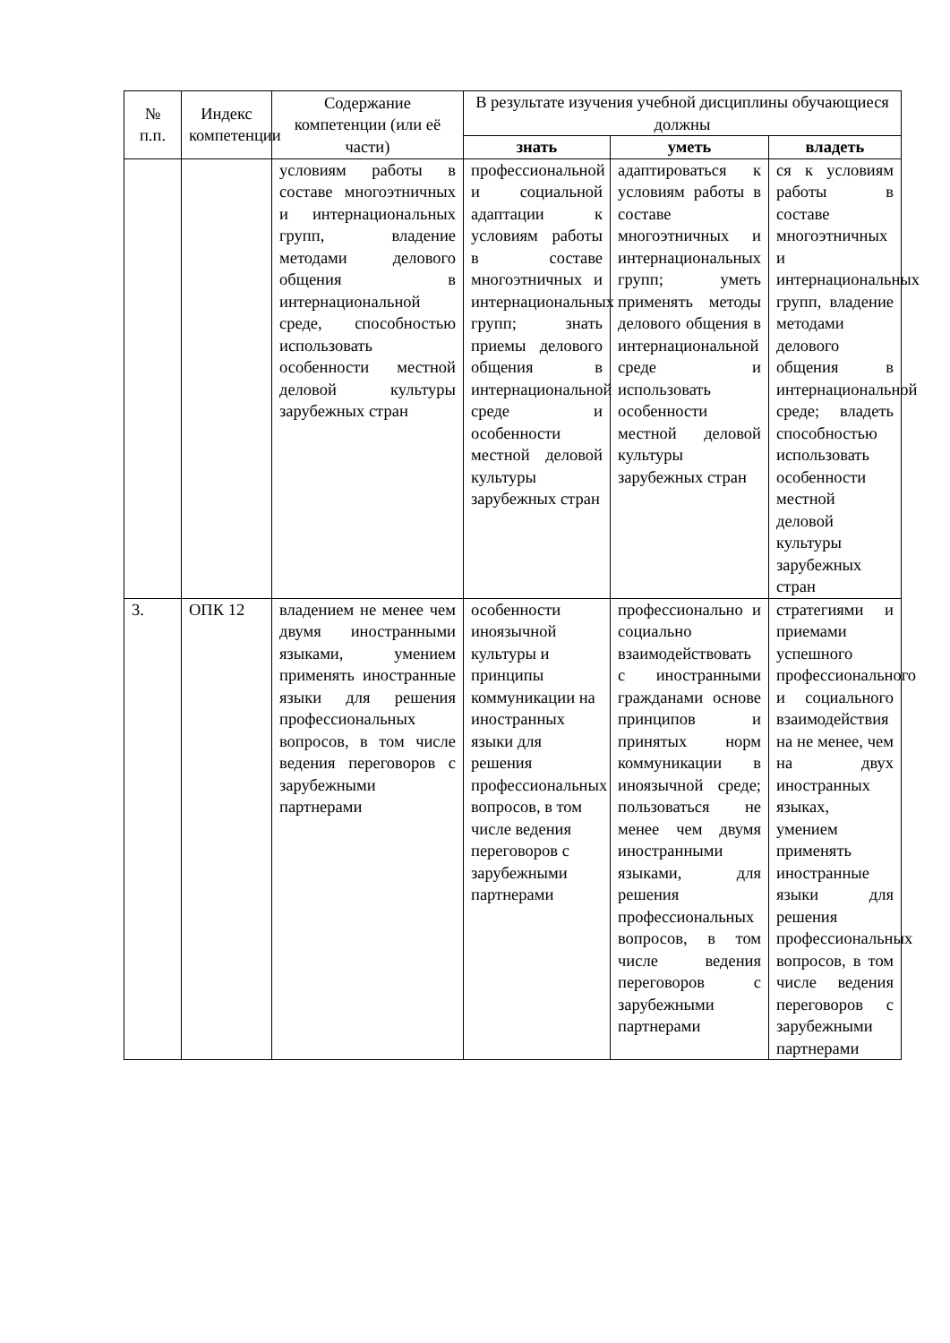| № п.п. | Индекс компетенции | Содержание компетенции (или её части) | В результате изучения учебной дисциплины обучающиеся должны | | |
| --- | --- | --- | --- | --- | --- |
| | | | знать | уметь | владеть |
| | | условиям работы в составе многоэтничных и интернациональных групп, владение методами делового общения в интернациональной среде, способностью использовать особенности местной деловой культуры зарубежных стран | профессиональной и социальной адаптации к условиям работы в составе многоэтничных и интернациональных групп; знать приемы делового общения в интернациональной среде и особенности местной деловой культуры зарубежных стран | адаптироваться к условиям работы в составе многоэтничных и интернациональных групп; уметь применять методы делового общения в интернациональной среде и использовать особенности местной деловой культуры зарубежных стран | ся к условиям работы в составе многоэтничных и интернациональных групп, владение методами делового общения в интернациональной среде; владеть способностью использовать особенности местной деловой культуры зарубежных стран |
| 3. | ОПК 12 | владением не менее чем двумя иностранными языками, умением применять иностранные языки для решения профессиональных вопросов, в том числе ведения переговоров с зарубежными партнерами | особенности иноязычной культуры и принципы коммуникации на иностранных языки для решения профессиональных вопросов, в том числе ведения переговоров с зарубежными партнерами | профессионально и социально взаимодействовать с иностранными гражданами основе принципов и принятых норм коммуникации в иноязычной среде; пользоваться не менее чем двумя иностранными языками, для решения профессиональных вопросов, в том числе ведения переговоров с зарубежными партнерами | стратегиями и приемами успешного профессионального и социального взаимодействия на не менее, чем на двух иностранных языках, умением применять иностранные языки для решения профессиональных вопросов, в том числе ведения переговоров с зарубежными партнерами |